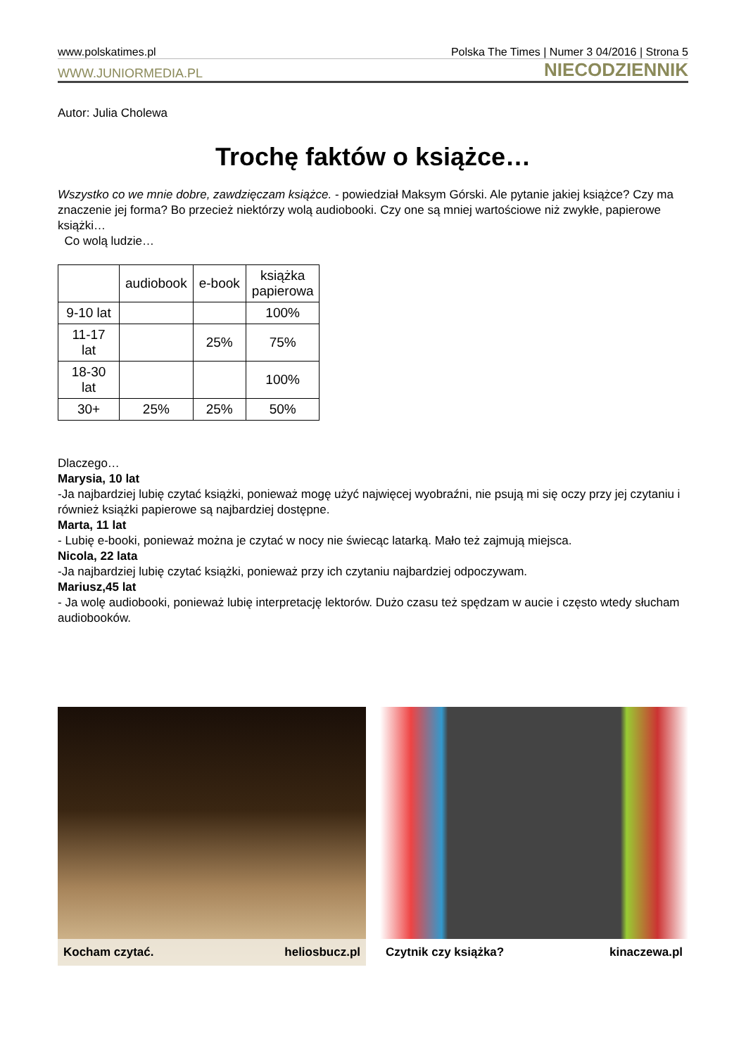www.polskatimes.pl Polska The Times | Numer 3 04/2016 | Strona 5
WWW.JUNIORMEDIA.PL NIECODZIENNIK
Autor: Julia Cholewa
Trochę faktów o książce…
Wszystko co we mnie dobre, zawdzięczam książce. - powiedział Maksym Górski. Ale pytanie jakiej książce? Czy ma znaczenie jej forma? Bo przecież niektórzy wolą audiobooki. Czy one są mniej wartościowe niż zwykłe, papierowe książki…
Co wolą ludzie…
| | audiobook | e-book | książka papierowa |
| --- | --- | --- | --- |
| 9-10 lat | | | 100% |
| 11-17 lat | | 25% | 75% |
| 18-30 lat | | | 100% |
| 30+ | 25% | 25% | 50% |
Dlaczego…
Marysia, 10 lat
-Ja najbardziej lubię czytać książki, ponieważ mogę użyć najwięcej wyobraźni, nie psują mi się oczy przy jej czytaniu i również książki papierowe są najbardziej dostępne.
Marta, 11 lat
- Lubię e-booki, ponieważ można je czytać w nocy nie świecąc latarką. Mało też zajmują miejsca.
Nicola, 22 lata
-Ja najbardziej lubię czytać książki, ponieważ przy ich czytaniu najbardziej odpoczywam.
Mariusz,45 lat
- Ja wolę audiobooki, ponieważ lubię interpretację lektorów. Dużo czasu też spędzam w aucie i często wtedy słucham audiobooków.
Kocham czytać. heliosbucz.pl
Czytnik czy książka? kinaczewa.pl